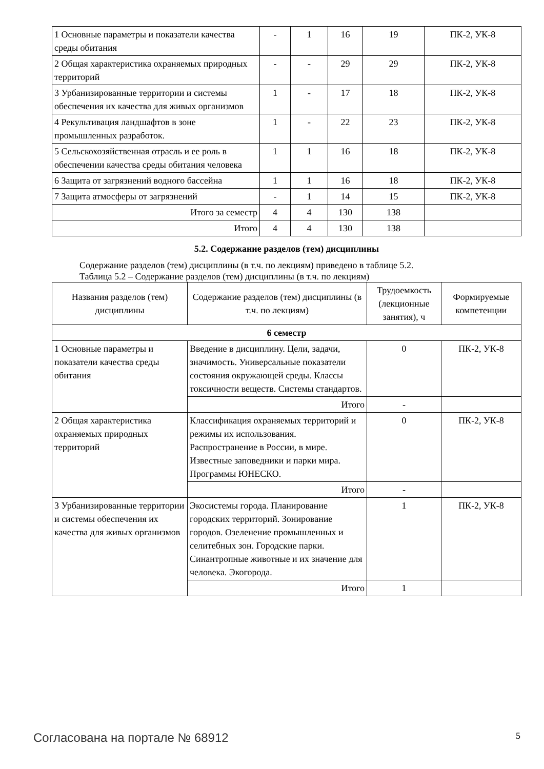| 1 Основные параметры и показатели качества среды обитания | - | 1 | 16 | 19 | ПК-2, УК-8 |
| 2 Общая характеристика охраняемых природных территорий | - | - | 29 | 29 | ПК-2, УК-8 |
| 3 Урбанизированные территории и системы обеспечения их качества для живых организмов | 1 | - | 17 | 18 | ПК-2, УК-8 |
| 4 Рекультивация ландшафтов в зоне промышленных разработок. | 1 | - | 22 | 23 | ПК-2, УК-8 |
| 5 Сельскохозяйственная отрасль и ее роль в обеспечении качества среды обитания человека | 1 | 1 | 16 | 18 | ПК-2, УК-8 |
| 6 Защита от загрязнений водного бассейна | 1 | 1 | 16 | 18 | ПК-2, УК-8 |
| 7 Защита атмосферы от загрязнений | - | 1 | 14 | 15 | ПК-2, УК-8 |
| Итого за семестр | 4 | 4 | 130 | 138 | |
| Итого | 4 | 4 | 130 | 138 | |
5.2. Содержание разделов (тем) дисциплины
Содержание разделов (тем) дисциплины (в т.ч. по лекциям) приведено в таблице 5.2.
Таблица 5.2 – Содержание разделов (тем) дисциплины (в т.ч. по лекциям)
| Названия разделов (тем) дисциплины | Содержание разделов (тем) дисциплины (в т.ч. по лекциям) | Трудоемкость (лекционные занятия), ч | Формируемые компетенции |
| --- | --- | --- | --- |
| 6 семестр | | | |
| 1 Основные параметры и показатели качества среды обитания | Введение в дисциплину. Цели, задачи, значимость. Универсальные показатели состояния окружающей среды. Классы токсичности веществ. Системы стандартов. | 0 | ПК-2, УК-8 |
| | Итого | - | |
| 2 Общая характеристика охраняемых природных территорий | Классификация охраняемых территорий и режимы их использования. Распространение в России, в мире. Известные заповедники и парки мира. Программы ЮНЕСКО. | 0 | ПК-2, УК-8 |
| | Итого | - | |
| 3 Урбанизированные территории и системы обеспечения их качества для живых организмов | Экосистемы города. Планирование городских территорий. Зонирование городов. Озеленение промышленных и селитебных зон. Городские парки. Синантропные животные и их значение для человека. Экогорода. | 1 | ПК-2, УК-8 |
| | Итого | 1 | |
Согласована на портале № 68912 5